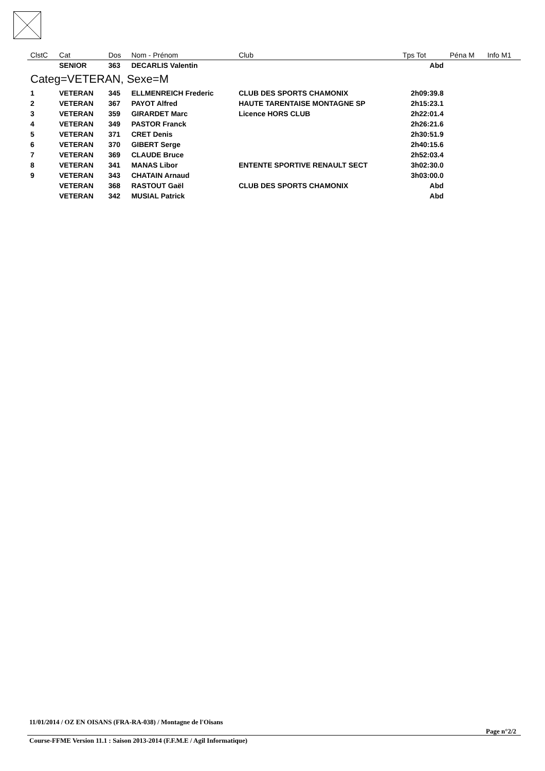| ClstC | Cat | Dos | Nom - Prénom | Club | Tps Tot | Péna M | Info M1 |
| --- | --- | --- | --- | --- | --- | --- | --- |
| | SENIOR | 363 | DECARLIS Valentin | | Abd | | |
| Categ=VETERAN, Sexe=M | | | | | | | |
| 1 | VETERAN | 345 | ELLMENREICH Frederic | CLUB DES SPORTS CHAMONIX | 2h09:39.8 | | |
| 2 | VETERAN | 367 | PAYOT Alfred | HAUTE TARENTAISE MONTAGNE SP | 2h15:23.1 | | |
| 3 | VETERAN | 359 | GIRARDET Marc | Licence HORS CLUB | 2h22:01.4 | | |
| 4 | VETERAN | 349 | PASTOR Franck | | 2h26:21.6 | | |
| 5 | VETERAN | 371 | CRET Denis | | 2h30:51.9 | | |
| 6 | VETERAN | 370 | GIBERT Serge | | 2h40:15.6 | | |
| 7 | VETERAN | 369 | CLAUDE Bruce | | 2h52:03.4 | | |
| 8 | VETERAN | 341 | MANAS Libor | ENTENTE SPORTIVE RENAULT SECT | 3h02:30.0 | | |
| 9 | VETERAN | 343 | CHATAIN Arnaud | | 3h03:00.0 | | |
| | VETERAN | 368 | RASTOUT Gaël | CLUB DES SPORTS CHAMONIX | Abd | | |
| | VETERAN | 342 | MUSIAL Patrick | | Abd | | |
11/01/2014 / OZ EN OISANS (FRA-RA-038) / Montagne de l'Oisans
Page n°2/2
Course-FFME Version 11.1 : Saison 2013-2014 (F.F.M.E / Agil Informatique)